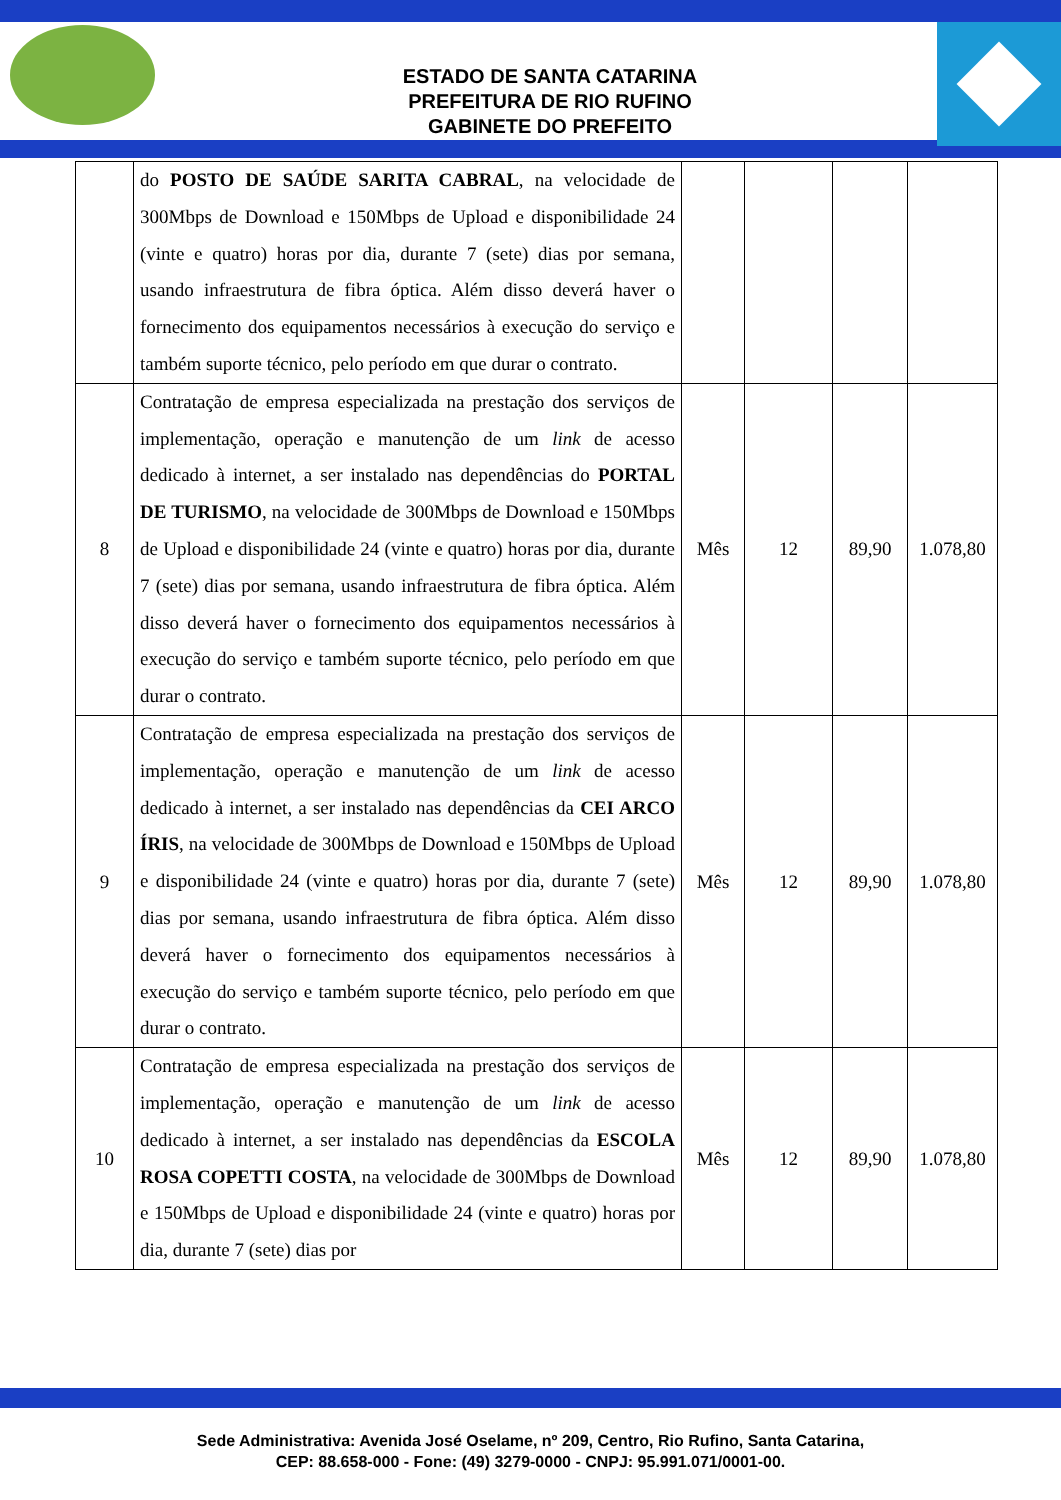ESTADO DE SANTA CATARINA
PREFEITURA DE RIO RUFINO
GABINETE DO PREFEITO
| | do POSTO DE SAÚDE SARITA CABRAL , na velocidade de 300Mbps de Download e 150Mbps de Upload e disponibilidade 24 (vinte e quatro) horas por dia, durante 7 (sete) dias por semana, usando infraestrutura de fibra óptica. Além disso deverá haver o fornecimento dos equipamentos necessários à execução do serviço e também suporte técnico, pelo período em que durar o contrato. | | | | |
| 8 | Contratação de empresa especializada na prestação dos serviços de implementação, operação e manutenção de um link de acesso dedicado à internet, a ser instalado nas dependências do PORTAL DE TURISMO , na velocidade de 300Mbps de Download e 150Mbps de Upload e disponibilidade 24 (vinte e quatro) horas por dia, durante 7 (sete) dias por semana, usando infraestrutura de fibra óptica. Além disso deverá haver o fornecimento dos equipamentos necessários à execução do serviço e também suporte técnico, pelo período em que durar o contrato. | Mês | 12 | 89,90 | 1.078,80 |
| 9 | Contratação de empresa especializada na prestação dos serviços de implementação, operação e manutenção de um link de acesso dedicado à internet, a ser instalado nas dependências da CEI ARCO ÍRIS , na velocidade de 300Mbps de Download e 150Mbps de Upload e disponibilidade 24 (vinte e quatro) horas por dia, durante 7 (sete) dias por semana, usando infraestrutura de fibra óptica. Além disso deverá haver o fornecimento dos equipamentos necessários à execução do serviço e também suporte técnico, pelo período em que durar o contrato. | Mês | 12 | 89,90 | 1.078,80 |
| 10 | Contratação de empresa especializada na prestação dos serviços de implementação, operação e manutenção de um link de acesso dedicado à internet, a ser instalado nas dependências da ESCOLA ROSA COPETTI COSTA , na velocidade de 300Mbps de Download e 150Mbps de Upload e disponibilidade 24 (vinte e quatro) horas por dia, durante 7 (sete) dias por | Mês | 12 | 89,90 | 1.078,80 |
Sede Administrativa: Avenida José Oselame, nº 209, Centro, Rio Rufino, Santa Catarina,
CEP: 88.658-000 - Fone: (49) 3279-0000 - CNPJ: 95.991.071/0001-00.